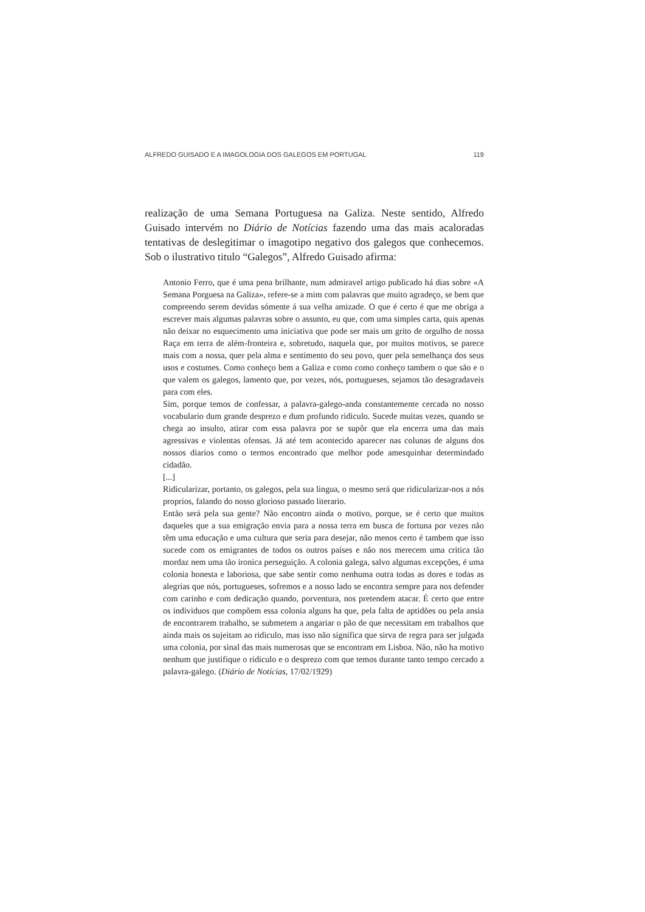ALFREDO GUISADO E A IMAGOLOGIA DOS GALEGOS EM PORTUGAL 119
realização de uma Semana Portuguesa na Galiza. Neste sentido, Alfredo Guisado intervém no Diário de Notícias fazendo uma das mais acaloradas tentativas de deslegitimar o imagotipo negativo dos galegos que conhecemos. Sob o ilustrativo titulo “Galegos”, Alfredo Guisado afirma:
Antonio Ferro, que é uma pena brilhante, num admiravel artigo publicado há dias sobre «A Semana Porguesa na Galiza», refere-se a mim com palavras que muito agradeço, se bem que compreendo serem devidas sómente á sua velha amizade. O que é certo é que me obriga a escrever mais algumas palavras sobre o assunto, eu que, com uma simples carta, quis apenas não deixar no esquecimento uma iniciativa que pode ser mais um grito de orgulho de nossa Raça em terra de além-fronteira e, sobretudo, naquela que, por muitos motivos, se parece mais com a nossa, quer pela alma e sentimento do seu povo, quer pela semelhança dos seus usos e costumes. Como conheço bem a Galiza e como como conheço tambem o que são e o que valem os galegos, lamento que, por vezes, nós, portugueses, sejamos tão desagradaveis para com eles.
Sim, porque temos de confessar, a palavra-galego-anda constantemente cercada no nosso vocabulario dum grande desprezo e dum profundo ridiculo. Sucede muitas vezes, quando se chega ao insulto, atirar com essa palavra por se supôr que ela encerra uma das mais agressivas e violentas ofensas. Já até tem acontecido aparecer nas colunas de alguns dos nossos diarios como o termos encontrado que melhor pode amesquinhar determindado cidadão.
[...]
Ridicularizar, portanto, os galegos, pela sua lingua, o mesmo será que ridicularizar-nos a nós proprios, falando do nosso glorioso passado literario.
Então será pela sua gente? Não encontro ainda o motivo, porque, se é certo que muitos daqueles que a sua emigração envia para a nossa terra em busca de fortuna por vezes não têm uma educação e uma cultura que seria para desejar, não menos certo é tambem que isso sucede com os emigrantes de todos os outros países e não nos merecem uma critica tão mordaz nem uma tão ironica perseguição. A colonia galega, salvo algumas excepções, é uma colonia honesta e laboriosa, que sabe sentir como nenhuma outra todas as dores e todas as alegrias que nós, portugueses, sofremos e a nosso lado se encontra sempre para nos defender com carinho e com dedicação quando, porventura, nos pretendem atacar. É certo que entre os individuos que compõem essa colonia alguns ha que, pela falta de aptidões ou pela ansia de encontrarem trabalho, se submetem a angariar o pão de que necessitam em trabalhos que ainda mais os sujeitam ao ridiculo, mas isso não significa que sirva de regra para ser julgada uma colonia, por sinal das mais numerosas que se encontram em Lisboa. Não, não ha motivo nenhum que justifique o ridiculo e o desprezo com que temos durante tanto tempo cercado a palavra-galego. (Diário de Notícias, 17/02/1929)